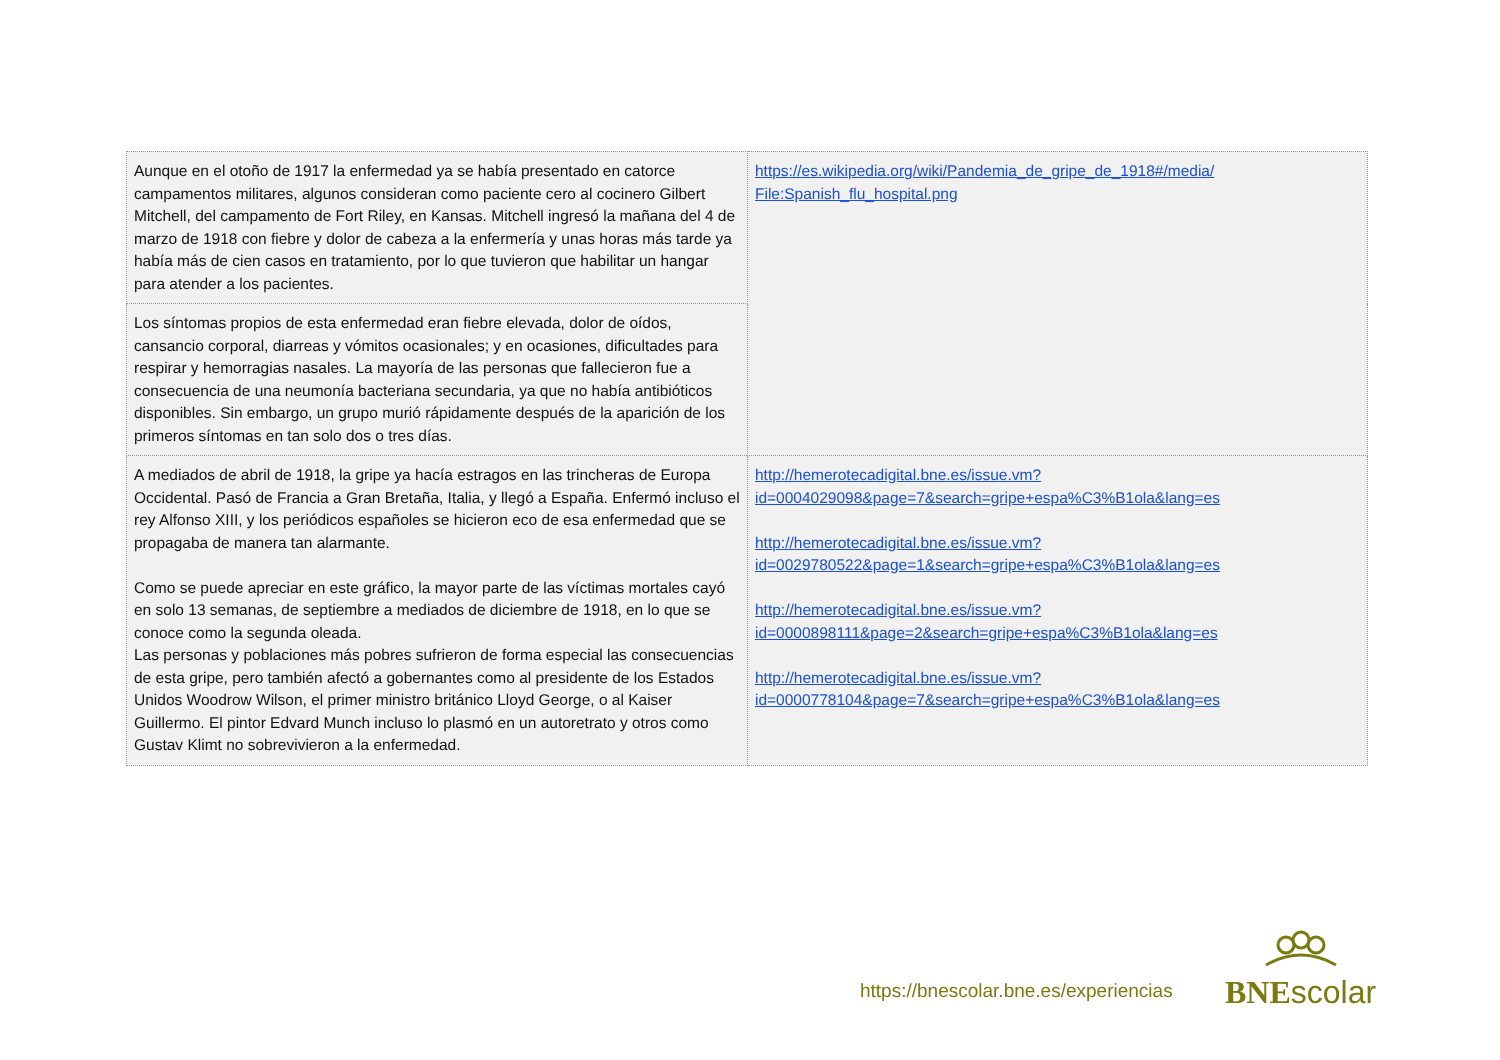| Aunque en el otoño de 1917 la enfermedad ya se había presentado en catorce campamentos militares, algunos consideran como paciente cero al cocinero Gilbert Mitchell, del campamento de Fort Riley, en Kansas. Mitchell ingresó la mañana del 4 de marzo de 1918 con fiebre y dolor de cabeza a la enfermería y unas horas más tarde ya había más de cien casos en tratamiento, por lo que tuvieron que habilitar un hangar para atender a los pacientes. | https://es.wikipedia.org/wiki/Pandemia_de_gripe_de_1918#/media/ File:Spanish_flu_hospital.png |
| Los síntomas propios de esta enfermedad eran fiebre elevada, dolor de oídos, cansancio corporal, diarreas y vómitos ocasionales; y en ocasiones, dificultades para respirar y hemorragias nasales. La mayoría de las personas que fallecieron fue a consecuencia de una neumonía bacteriana secundaria, ya que no había antibióticos disponibles. Sin embargo, un grupo murió rápidamente después de la aparición de los primeros síntomas en tan solo dos o tres días. | |
| A mediados de abril de 1918, la gripe ya hacía estragos en las trincheras de Europa Occidental. Pasó de Francia a Gran Bretaña, Italia, y llegó a España. Enfermó incluso el rey Alfonso XIII, y los periódicos españoles se hicieron eco de esa enfermedad que se propagaba de manera tan alarmante. Como se puede apreciar en este gráfico, la mayor parte de las víctimas mortales cayó en solo 13 semanas, de septiembre a mediados de diciembre de 1918, en lo que se conoce como la segunda oleada. Las personas y poblaciones más pobres sufrieron de forma especial las consecuencias de esta gripe, pero también afectó a gobernantes como al presidente de los Estados Unidos Woodrow Wilson, el primer ministro británico Lloyd George, o al Kaiser Guillermo. El pintor Edvard Munch incluso lo plasmó en un autoretrato y otros como Gustav Klimt no sobrevivieron a la enfermedad. | http://hemerotecadigital.bne.es/issue.vm? id=0004029098&page=7&search=gripe+espa%C3%B1ola&lang=es http://hemerotecadigital.bne.es/issue.vm? id=0029780522&page=1&search=gripe+espa%C3%B1ola&lang=es http://hemerotecadigital.bne.es/issue.vm? id=0000898111&page=2&search=gripe+espa%C3%B1ola&lang=es http://hemerotecadigital.bne.es/issue.vm? id=0000778104&page=7&search=gripe+espa%C3%B1ola&lang=es |
https://bnescolar.bne.es/experiencias
BNE scolar